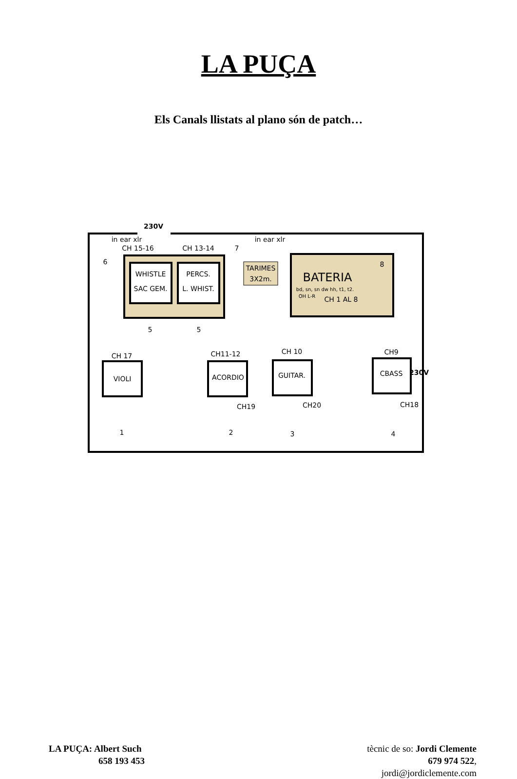LA PUÇA
Els Canals llistats al plano són de patch…
230V
in ear xlr
CH 15-16
CH 13-14
in ear xlr
6
7
8
WHISTLE
SAC GEM.
PERCS.
L. WHIST.
TARIMES
3X2m.
BATERIA
bd, sn, sn dw hh, t1, t2.
OH L-R
CH 1 AL 8
5
5
230V
CH 17
CH11-12
CH 10
CH9
VIOLI
ACORDIO
GUITAR.
CBASS
CH19
CH20
CH18
1
2
3
4
LA PUÇA: Albert Such
658 193 453
tècnic de so: Jordi Clemente
679 974 522,
jordi@jordiclemente.com